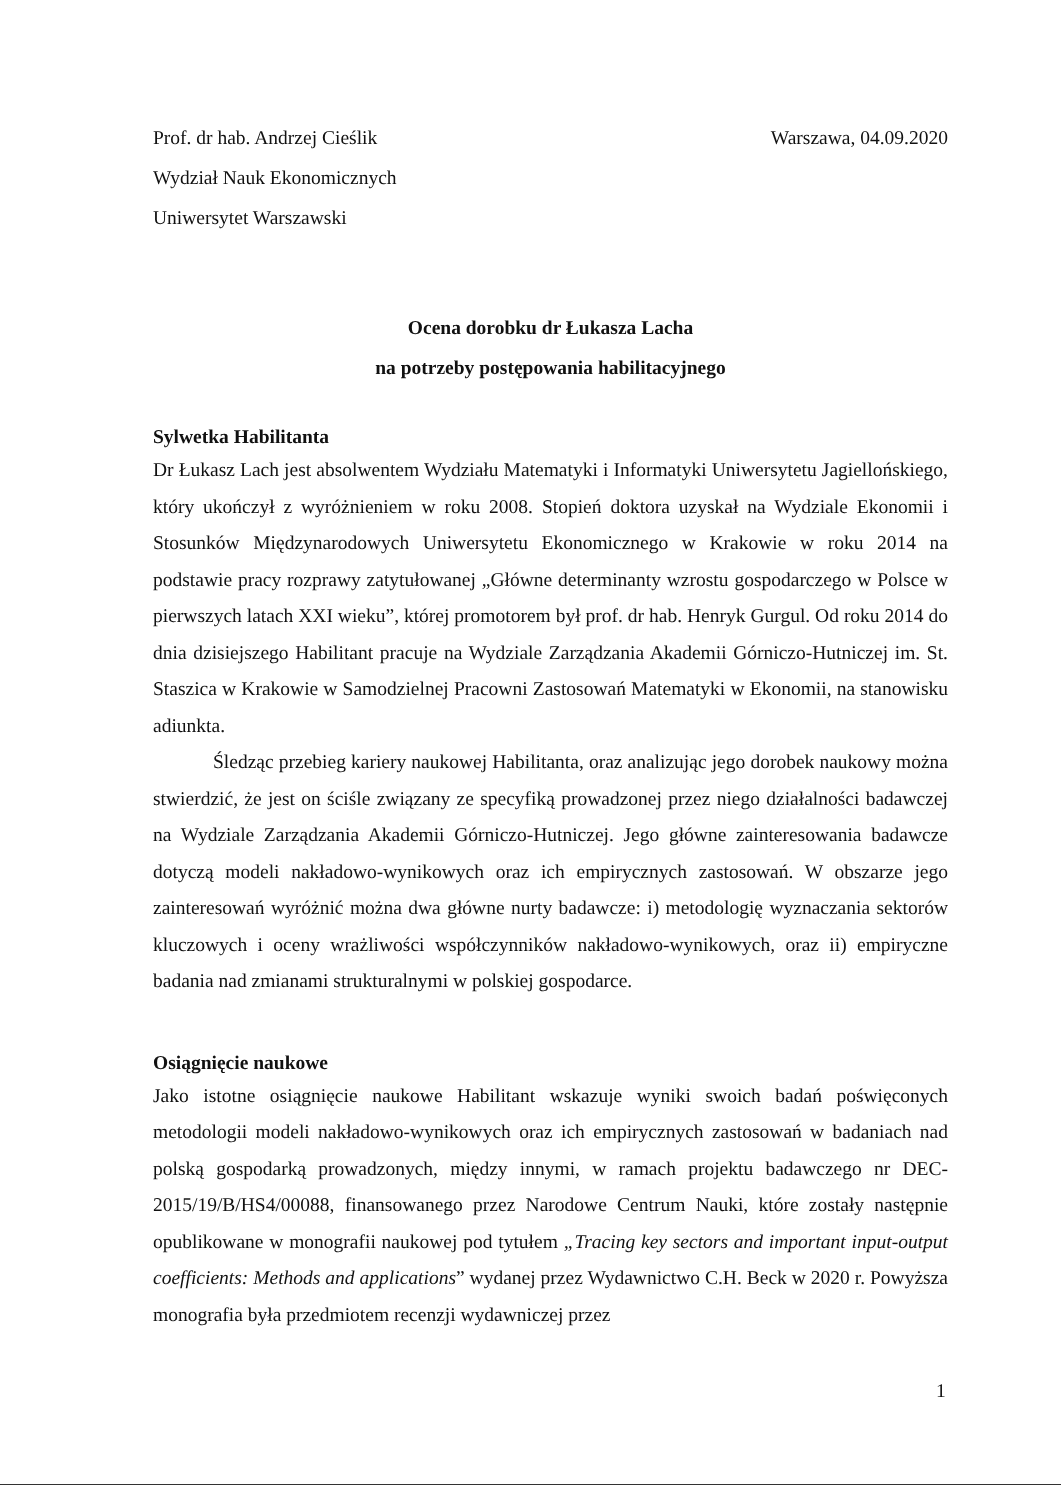Prof. dr hab. Andrzej Cieślik
Wydział Nauk Ekonomicznych
Uniwersytet Warszawski
Warszawa, 04.09.2020
Ocena dorobku dr Łukasza Lacha
na potrzeby postępowania habilitacyjnego
Sylwetka Habilitanta
Dr Łukasz Lach jest absolwentem Wydziału Matematyki i Informatyki Uniwersytetu Jagiellońskiego, który ukończył z wyróżnieniem w roku 2008. Stopień doktora uzyskał na Wydziale Ekonomii i Stosunków Międzynarodowych Uniwersytetu Ekonomicznego w Krakowie w roku 2014 na podstawie pracy rozprawy zatytułowanej „Główne determinanty wzrostu gospodarczego w Polsce w pierwszych latach XXI wieku”, której promotorem był prof. dr hab. Henryk Gurgul. Od roku 2014 do dnia dzisiejszego Habilitant pracuje na Wydziale Zarządzania Akademii Górniczo-Hutniczej im. St. Staszica w Krakowie w Samodzielnej Pracowni Zastosowań Matematyki w Ekonomii, na stanowisku adiunkta.
Śledząc przebieg kariery naukowej Habilitanta, oraz analizując jego dorobek naukowy można stwierdzić, że jest on ściśle związany ze specyfiką prowadzonej przez niego działalności badawczej na Wydziale Zarządzania Akademii Górniczo-Hutniczej. Jego główne zainteresowania badawcze dotyczą modeli nakładowo-wynikowych oraz ich empirycznych zastosowań. W obszarze jego zainteresowań wyróżnić można dwa główne nurty badawcze: i) metodologię wyznaczania sektorów kluczowych i oceny wrażliwości współczynników nakładowo-wynikowych, oraz ii) empiryczne badania nad zmianami strukturalnymi w polskiej gospodarce.
Osiągnięcie naukowe
Jako istotne osiągnięcie naukowe Habilitant wskazuje wyniki swoich badań poświęconych metodologii modeli nakładowo-wynikowych oraz ich empirycznych zastosowań w badaniach nad polską gospodarką prowadzonych, między innymi, w ramach projektu badawczego nr DEC-2015/19/B/HS4/00088, finansowanego przez Narodowe Centrum Nauki, które zostały następnie opublikowane w monografii naukowej pod tytułem „Tracing key sectors and important input-output coefficients: Methods and applications” wydanej przez Wydawnictwo C.H. Beck w 2020 r. Powyższa monografia była przedmiotem recenzji wydawniczej przez
1